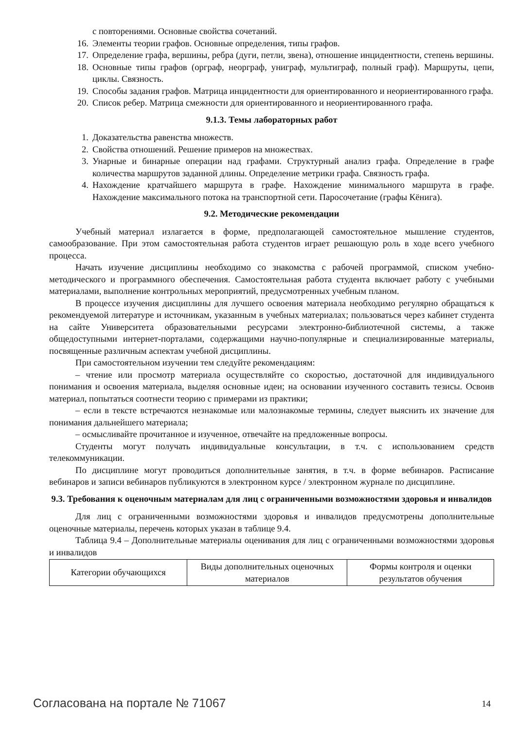с повторениями. Основные свойства сочетаний.
16. Элементы теории графов. Основные определения, типы графов.
17. Определение графа, вершины, ребра (дуги, петли, звена), отношение инцидентности, степень вершины.
18. Основные типы графов (орграф, неорграф, униграф, мультиграф, полный граф). Маршруты, цепи, циклы. Связность.
19. Способы задания графов. Матрица инцидентности для ориентированного и неориентированного графа.
20. Список ребер. Матрица смежности для ориентированного и неориентированного графа.
9.1.3. Темы лабораторных работ
1. Доказательства равенства множеств.
2. Свойства отношений. Решение примеров на множествах.
3. Унарные и бинарные операции над графами. Структурный анализ графа. Определение в графе количества маршрутов заданной длины. Определение метрики графа. Связность графа.
4. Нахождение кратчайшего маршрута в графе. Нахождение минимального маршрута в графе. Нахождение максимального потока на транспортной сети. Паросочетание (графы Кёнига).
9.2. Методические рекомендации
Учебный материал излагается в форме, предполагающей самостоятельное мышление студентов, самообразование. При этом самостоятельная работа студентов играет решающую роль в ходе всего учебного процесса.
Начать изучение дисциплины необходимо со знакомства с рабочей программой, списком учебно-методического и программного обеспечения. Самостоятельная работа студента включает работу с учебными материалами, выполнение контрольных мероприятий, предусмотренных учебным планом.
В процессе изучения дисциплины для лучшего освоения материала необходимо регулярно обращаться к рекомендуемой литературе и источникам, указанным в учебных материалах; пользоваться через кабинет студента на сайте Университета образовательными ресурсами электронно-библиотечной системы, а также общедоступными интернет-порталами, содержащими научно-популярные и специализированные материалы, посвященные различным аспектам учебной дисциплины.
При самостоятельном изучении тем следуйте рекомендациям:
– чтение или просмотр материала осуществляйте со скоростью, достаточной для индивидуального понимания и освоения материала, выделяя основные идеи; на основании изученного составить тезисы. Освоив материал, попытаться соотнести теорию с примерами из практики;
– если в тексте встречаются незнакомые или малознакомые термины, следует выяснить их значение для понимания дальнейшего материала;
– осмысливайте прочитанное и изученное, отвечайте на предложенные вопросы.
Студенты могут получать индивидуальные консультации, в т.ч. с использованием средств телекоммуникации.
По дисциплине могут проводиться дополнительные занятия, в т.ч. в форме вебинаров. Расписание вебинаров и записи вебинаров публикуются в электронном курсе / электронном журнале по дисциплине.
9.3. Требования к оценочным материалам для лиц с ограниченными возможностями здоровья и инвалидов
Для лиц с ограниченными возможностями здоровья и инвалидов предусмотрены дополнительные оценочные материалы, перечень которых указан в таблице 9.4.
Таблица 9.4 – Дополнительные материалы оценивания для лиц с ограниченными возможностями здоровья и инвалидов
| Категории обучающихся | Виды дополнительных оценочных материалов | Формы контроля и оценки результатов обучения |
Согласована на портале № 71067 14